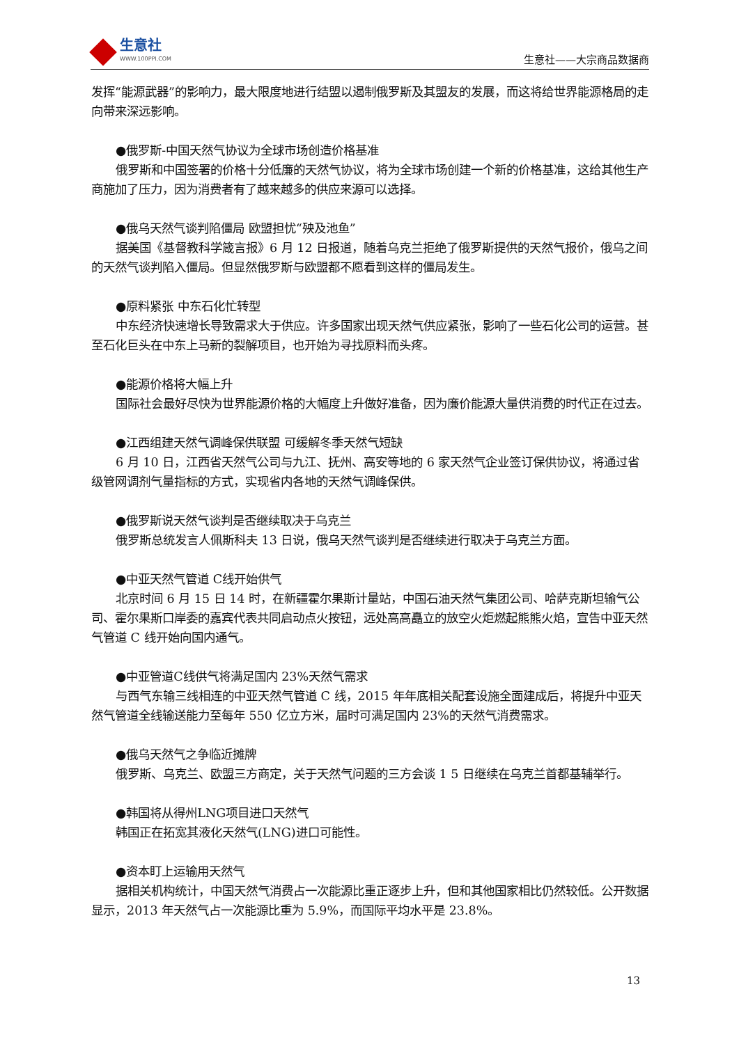生意社
WWW.100PPI.COM
生意社——大宗商品数据商
发挥“能源武器”的影响力，最大限度地进行结盟以遏制俄罗斯及其盟友的发展，而这将给世界能源格局的走向带来深远影响。
●俄罗斯-中国天然气协议为全球市场创造价格基准
俄罗斯和中国签署的价格十分低廉的天然气协议，将为全球市场创建一个新的价格基准，这给其他生产商施加了压力，因为消费者有了越来越多的供应来源可以选择。
●俄乌天然气谈判陷僵局 欧盟担忧“殃及池鱼”
据美国《基督教科学箴言报》6 月 12 日报道，随着乌克兰拒绝了俄罗斯提供的天然气报价，俄乌之间的天然气谈判陷入僵局。但显然俄罗斯与欧盟都不愿看到这样的僵局发生。
●原料紧张 中东石化忙转型
中东经济快速增长导致需求大于供应。许多国家出现天然气供应紧张，影响了一些石化公司的运营。甚至石化巨头在中东上马新的裂解项目，也开始为寻找原料而头疼。
●能源价格将大幅上升
国际社会最好尽快为世界能源价格的大幅度上升做好准备，因为廉价能源大量供消费的时代正在过去。
●江西组建天然气调峰保供联盟 可缓解冬季天然气短缺
6 月 10 日，江西省天然气公司与九江、抚州、高安等地的 6 家天然气企业签订保供协议，将通过省级管网调剂气量指标的方式，实现省内各地的天然气调峰保供。
●俄罗斯说天然气谈判是否继续取决于乌克兰
俄罗斯总统发言人佩斯科夫 13 日说，俄乌天然气谈判是否继续进行取决于乌克兰方面。
●中亚天然气管道 C线开始供气
北京时间 6 月 15 日 14 时，在新疆霍尔果斯计量站，中国石油天然气集团公司、哈萨克斯坦输气公司、霍尔果斯口岸委的嘉宾代表共同启动点火按钮，远处高高矗立的放空火炬燃起熊熊火焰，宣告中亚天然气管道 C 线开始向国内通气。
●中亚管道C线供气将满足国内 23%天然气需求
与西气东输三线相连的中亚天然气管道 C 线，2015 年年底相关配套设施全面建成后，将提升中亚天然气管道全线输送能力至每年 550 亿立方米，届时可满足国内 23%的天然气消费需求。
●俄乌天然气之争临近摊牌
俄罗斯、乌克兰、欧盟三方商定，关于天然气问题的三方会谈 1 5 日继续在乌克兰首都基辅举行。
●韩国将从得州LNG项目进口天然气
韩国正在拓宽其液化天然气(LNG)进口可能性。
●资本盯上运输用天然气
据相关机构统计，中国天然气消费占一次能源比重正逐步上升，但和其他国家相比仍然较低。公开数据显示，2013 年天然气占一次能源比重为 5.9%，而国际平均水平是 23.8%。
13